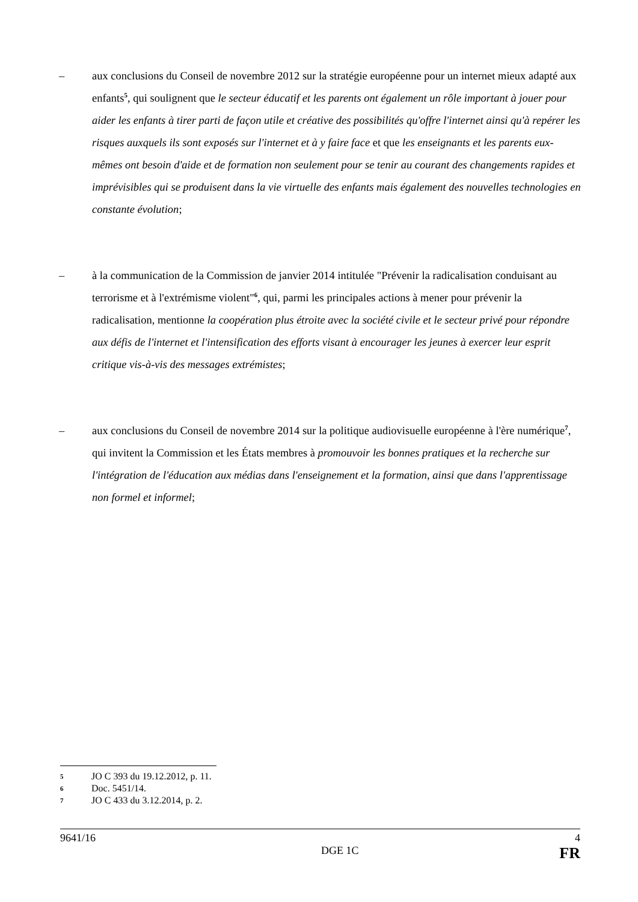– aux conclusions du Conseil de novembre 2012 sur la stratégie européenne pour un internet mieux adapté aux enfants<sup>5</sup>, qui soulignent que le secteur éducatif et les parents ont également un rôle important à jouer pour aider les enfants à tirer parti de façon utile et créative des possibilités qu'offre l'internet ainsi qu'à repérer les risques auxquels ils sont exposés sur l'internet et à y faire face et que les enseignants et les parents eux-mêmes ont besoin d'aide et de formation non seulement pour se tenir au courant des changements rapides et imprévisibles qui se produisent dans la vie virtuelle des enfants mais également des nouvelles technologies en constante évolution;
– à la communication de la Commission de janvier 2014 intitulée "Prévenir la radicalisation conduisant au terrorisme et à l'extrémisme violent"<sup>6</sup>, qui, parmi les principales actions à mener pour prévenir la radicalisation, mentionne la coopération plus étroite avec la société civile et le secteur privé pour répondre aux défis de l'internet et l'intensification des efforts visant à encourager les jeunes à exercer leur esprit critique vis-à-vis des messages extrémistes;
– aux conclusions du Conseil de novembre 2014 sur la politique audiovisuelle européenne à l'ère numérique<sup>7</sup>, qui invitent la Commission et les États membres à promouvoir les bonnes pratiques et la recherche sur l'intégration de l'éducation aux médias dans l'enseignement et la formation, ainsi que dans l'apprentissage non formel et informel;
5 JO C 393 du 19.12.2012, p. 11.
6 Doc. 5451/14.
7 JO C 433 du 3.12.2014, p. 2.
9641/16 4
DGE 1C FR